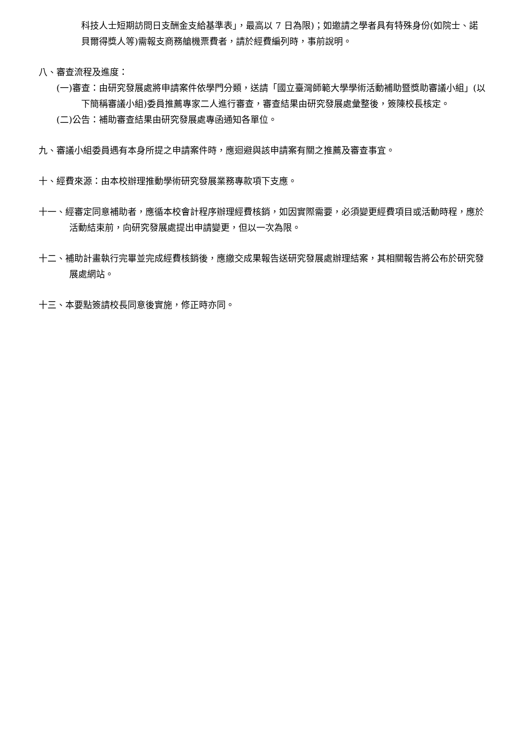科技人士短期訪問日支酬金支給基準表」，最高以 7 日為限)；如邀請之學者具有特殊身份(如院士、諾貝爾得獎人等)需報支商務艙機票費者，請於經費編列時，事前說明。
八、審查流程及進度：
(一)審查：由研究發展處將申請案件依學門分類，送請「國立臺灣師範大學學術活動補助暨獎助審議小組」(以下簡稱審議小組)委員推薦專家二人進行審查，審查結果由研究發展處彙整後，簽陳校長核定。
(二)公告：補助審查結果由研究發展處專函通知各單位。
九、審議小組委員遇有本身所提之申請案件時，應迴避與該申請案有關之推薦及審查事宜。
十、經費來源：由本校辦理推動學術研究發展業務專款項下支應。
十一、經審定同意補助者，應循本校會計程序辦理經費核銷，如因實際需要，必須變更經費項目或活動時程，應於活動結束前，向研究發展處提出申請變更，但以一次為限。
十二、補助計畫執行完畢並完成經費核銷後，應繳交成果報告送研究發展處辦理結案，其相關報告將公布於研究發展處網站。
十三、本要點簽請校長同意後實施，修正時亦同。